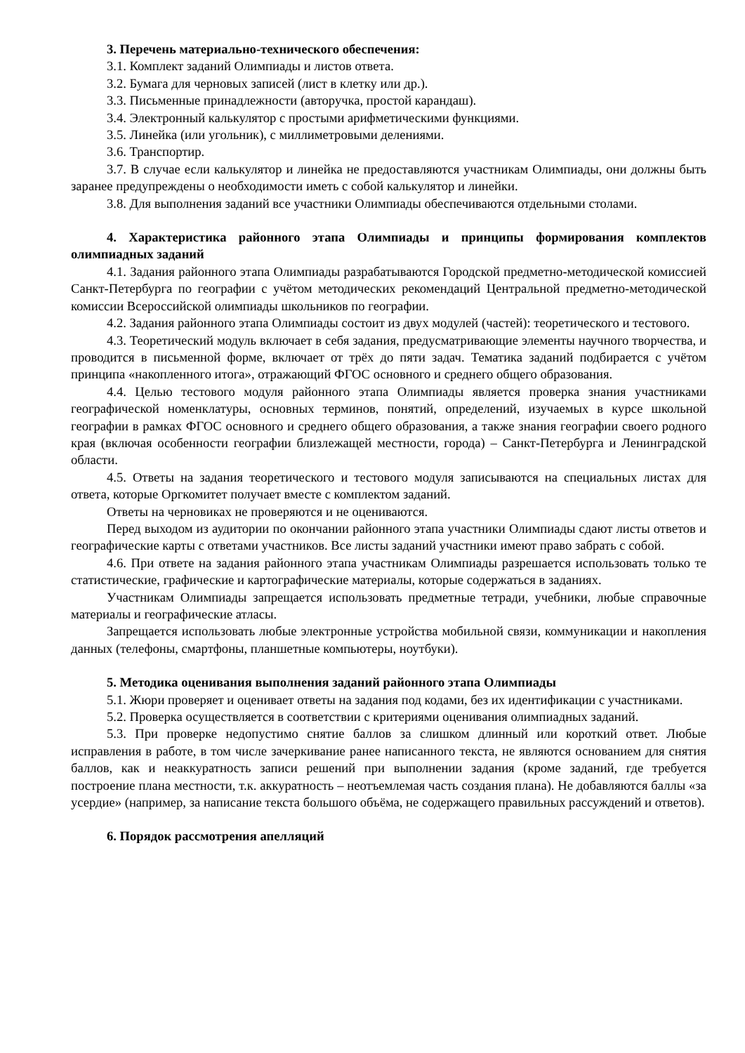3. Перечень материально-технического обеспечения:
3.1. Комплект заданий Олимпиады и листов ответа.
3.2. Бумага для черновых записей (лист в клетку или др.).
3.3. Письменные принадлежности (авторучка, простой карандаш).
3.4. Электронный калькулятор с простыми арифметическими функциями.
3.5. Линейка (или угольник), с миллиметровыми делениями.
3.6. Транспортир.
3.7. В случае если калькулятор и линейка не предоставляются участникам Олимпиады, они должны быть заранее предупреждены о необходимости иметь с собой калькулятор и линейки.
3.8. Для выполнения заданий все участники Олимпиады обеспечиваются отдельными столами.
4. Характеристика районного этапа Олимпиады и принципы формирования комплектов олимпиадных заданий
4.1. Задания районного этапа Олимпиады разрабатываются Городской предметно-методической комиссией Санкт-Петербурга по географии с учётом методических рекомендаций Центральной предметно-методической комиссии Всероссийской олимпиады школьников по географии.
4.2. Задания районного этапа Олимпиады состоит из двух модулей (частей): теоретического и тестового.
4.3. Теоретический модуль включает в себя задания, предусматривающие элементы научного творчества, и проводится в письменной форме, включает от трёх до пяти задач. Тематика заданий подбирается с учётом принципа «накопленного итога», отражающий ФГОС основного и среднего общего образования.
4.4. Целью тестового модуля районного этапа Олимпиады является проверка знания участниками географической номенклатуры, основных терминов, понятий, определений, изучаемых в курсе школьной географии в рамках ФГОС основного и среднего общего образования, а также знания географии своего родного края (включая особенности географии близлежащей местности, города) – Санкт-Петербурга и Ленинградской области.
4.5. Ответы на задания теоретического и тестового модуля записываются на специальных листах для ответа, которые Оргкомитет получает вместе с комплектом заданий.
Ответы на черновиках не проверяются и не оцениваются.
Перед выходом из аудитории по окончании районного этапа участники Олимпиады сдают листы ответов и географические карты с ответами участников. Все листы заданий участники имеют право забрать с собой.
4.6. При ответе на задания районного этапа участникам Олимпиады разрешается использовать только те статистические, графические и картографические материалы, которые содержаться в заданиях.
Участникам Олимпиады запрещается использовать предметные тетради, учебники, любые справочные материалы и географические атласы.
Запрещается использовать любые электронные устройства мобильной связи, коммуникации и накопления данных (телефоны, смартфоны, планшетные компьютеры, ноутбуки).
5. Методика оценивания выполнения заданий районного этапа Олимпиады
5.1. Жюри проверяет и оценивает ответы на задания под кодами, без их идентификации с участниками.
5.2. Проверка осуществляется в соответствии с критериями оценивания олимпиадных заданий.
5.3. При проверке недопустимо снятие баллов за слишком длинный или короткий ответ. Любые исправления в работе, в том числе зачеркивание ранее написанного текста, не являются основанием для снятия баллов, как и неаккуратность записи решений при выполнении задания (кроме заданий, где требуется построение плана местности, т.к. аккуратность – неотъемлемая часть создания плана). Не добавляются баллы «за усердие» (например, за написание текста большого объёма, не содержащего правильных рассуждений и ответов).
6. Порядок рассмотрения апелляций